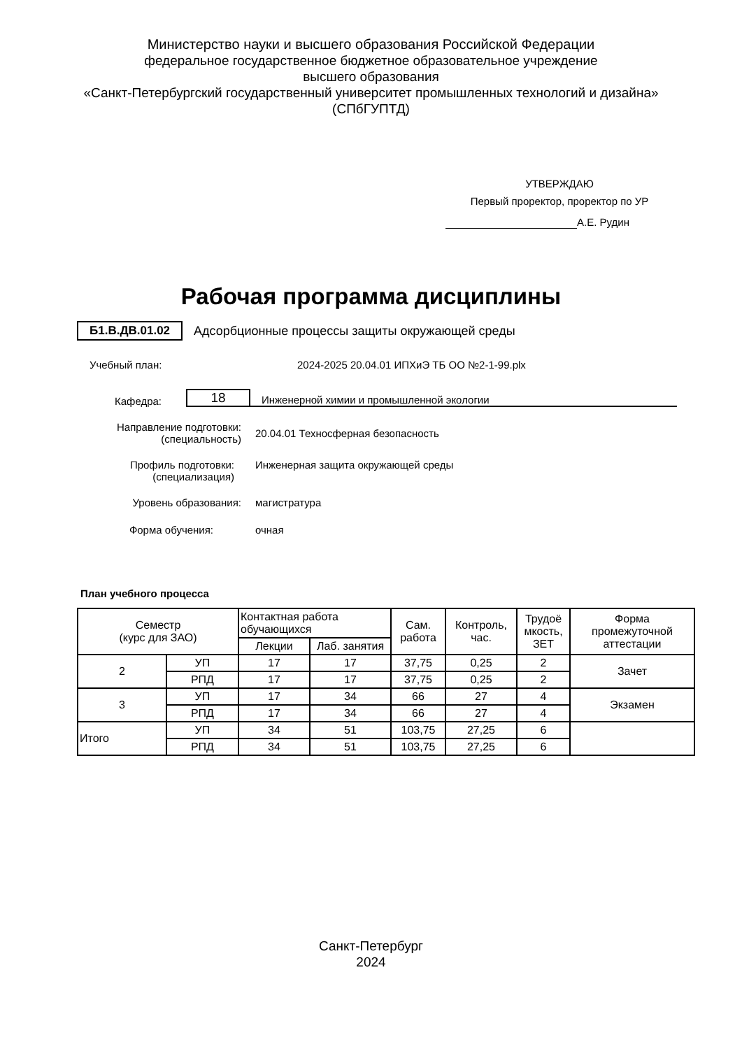Министерство науки и высшего образования Российской Федерации
федеральное государственное бюджетное образовательное учреждение
высшего образования
«Санкт-Петербургский государственный университет промышленных технологий и дизайна»
(СПбГУПТД)
УТВЕРЖДАЮ
Первый проректор, проректор по УР
А.Е. Рудин
Рабочая программа дисциплины
Б1.В.ДВ.01.02 Адсорбционные процессы защиты окружающей среды
Учебный план: 2024-2025 20.04.01 ИПХиЭ ТБ ОО №2-1-99.plx
Кафедра: 18 Инженерной химии и промышленной экологии
Направление подготовки:
(специальность)
20.04.01 Техносферная безопасность
Профиль подготовки:
(специализация)
Инженерная защита окружающей среды
Уровень образования: магистратура
Форма обучения: очная
План учебного процесса
| Семестр (курс для ЗАО) | | Контактная работа обучающихся | | Сам. работа | Контроль, час. | Трудоё мкость, ЗЕТ | Форма промежуточной аттестации |
| --- | --- | --- | --- | --- | --- | --- | --- |
| | | Лекции | Лаб. занятия | | | | |
| 2 | УП | 17 | 17 | 37,75 | 0,25 | 2 | Зачет |
| | РПД | 17 | 17 | 37,75 | 0,25 | 2 | |
| 3 | УП | 17 | 34 | 66 | 27 | 4 | Экзамен |
| | РПД | 17 | 34 | 66 | 27 | 4 | |
| Итого | УП | 34 | 51 | 103,75 | 27,25 | 6 | |
| | РПД | 34 | 51 | 103,75 | 27,25 | 6 | |
Санкт-Петербург
2024